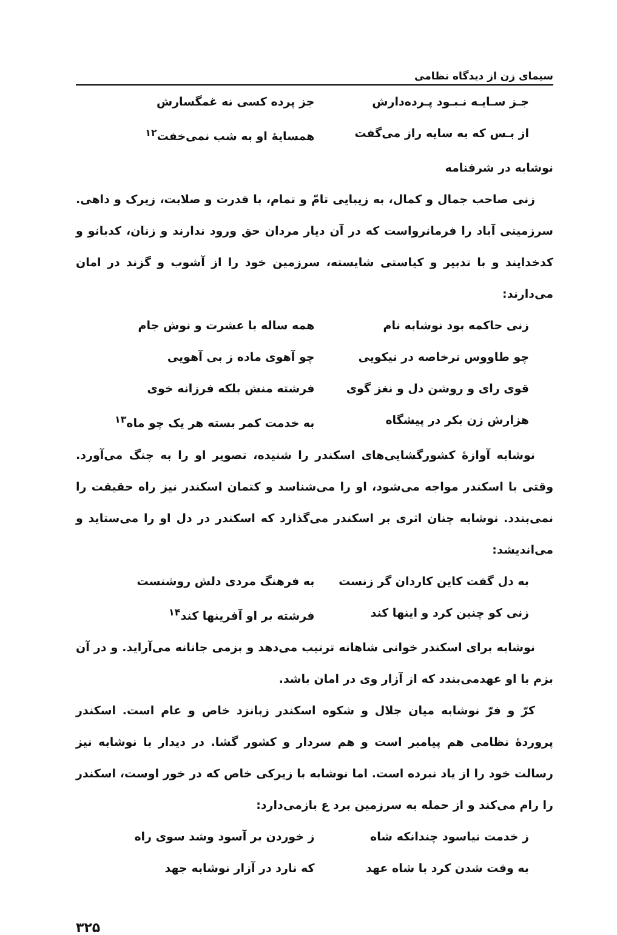سیمای زن از دیدگاه نظامی
جـز سـایـه نـبـود پـرده‌دارش جز پرده کسی نه غمگسارش
از بـس که به سایه راز می‌گفت همسایهٔ او به شب نمی‌خفت<sup>۱۲</sup>
نوشابه در شرفنامه
زنی صاحب جمال و کمال، به زیبایی تامّ و تمام، با قدرت و صلابت، زیرک و داهی. سرزمینی آباد را فرمانرواست که در آن دیار مردان حق ورود ندارند و زنان، کدبانو و کدخدایند و با تدبیر و کیاستی شایسته، سرزمین خود را از آشوب و گزند در امان می‌دارند:
زنی حاکمه بود نوشابه نام همه ساله با عشرت و نوش جام
چو طاووس نرخاصه در نیکویی چو آهوی ماده ز بی آهویی
قوی رای و روشن دل و نغز گوی فرشته منش بلکه فرزانه خوی
هزارش زن بکر در پیشگاه به خدمت کمر بسته هر یک چو ماه<sup>۱۳</sup>
نوشابه آوازهٔ کشورگشایی‌های اسکندر را شنیده، تصویر او را به چنگ می‌آورد. وقتی با اسکندر مواجه می‌شود، او را می‌شناسد و کتمان اسکندر نیز راه حقیقت را نمی‌بندد. نوشابه چنان اثری بر اسکندر می‌گذارد که اسکندر در دل او را می‌ستاید و می‌اندیشد:
به دل گفت کاین کاردان گر زنست به فرهنگ مردی دلش روشنست
زنی کو چنین کرد و اینها کند فرشته بر او آفرینها کند<sup>۱۴</sup>
نوشابه برای اسکندر خوانی شاهانه ترتیب می‌دهد و بزمی جانانه می‌آراید. و در آن بزم با او عهدمی‌بندد که از آزار وی در امان باشد.
کرّ و فرّ نوشابه میان جلال و شکوه اسکندر زبانزد خاص و عام است. اسکندر پروردهٔ نظامی هم پیامبر است و هم سردار و کشور گشا. در دیدار با نوشابه نیز رسالت خود را از یاد نبرده است. اما نوشابه با زیرکی خاص که در خور اوست، اسکندر را رام می‌کند و از حمله به سرزمین برد ع بازمی‌دارد:
ز خدمت نیاسود چندانکه شاه ز خوردن بر آسود وشد سوی راه
به وقت شدن کرد با شاه عهد که نارد در آزار نوشابه جهد
۳۲۵